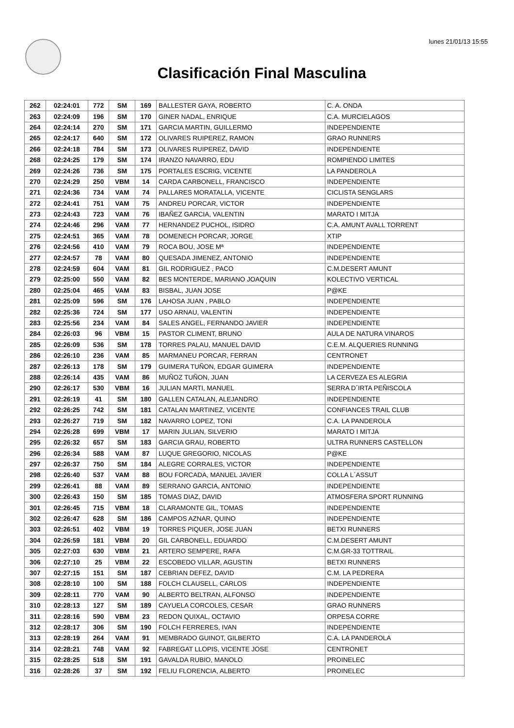lunes 21/01/13 15:55
Clasificación Final Masculina
| 262 | 02:24:01 | 772 | SM | 169 | BALLESTER GAYA, ROBERTO | C. A. ONDA |
| 263 | 02:24:09 | 196 | SM | 170 | GINER NADAL, ENRIQUE | C.A. MURCIELAGOS |
| 264 | 02:24:14 | 270 | SM | 171 | GARCIA MARTIN, GUILLERMO | INDEPENDIENTE |
| 265 | 02:24:17 | 640 | SM | 172 | OLIVARES RUIPEREZ, RAMON | GRAO RUNNERS |
| 266 | 02:24:18 | 784 | SM | 173 | OLIVARES RUIPEREZ, DAVID | INDEPENDIENTE |
| 268 | 02:24:25 | 179 | SM | 174 | IRANZO NAVARRO, EDU | ROMPIENDO LIMITES |
| 269 | 02:24:26 | 736 | SM | 175 | PORTALES ESCRIG, VICENTE | LA PANDEROLA |
| 270 | 02:24:29 | 250 | VBM | 14 | CARDA CARBONELL, FRANCISCO | INDEPENDIENTE |
| 271 | 02:24:36 | 734 | VAM | 74 | PALLARES MORATALLA, VICENTE | CICLISTA SENGLARS |
| 272 | 02:24:41 | 751 | VAM | 75 | ANDREU PORCAR, VICTOR | INDEPENDIENTE |
| 273 | 02:24:43 | 723 | VAM | 76 | IBAÑEZ GARCIA, VALENTIN | MARATO I MITJA |
| 274 | 02:24:46 | 296 | VAM | 77 | HERNANDEZ PUCHOL, ISIDRO | C.A. AMUNT AVALL TORRENT |
| 275 | 02:24:51 | 365 | VAM | 78 | DOMENECH PORCAR, JORGE | XTIP |
| 276 | 02:24:56 | 410 | VAM | 79 | ROCA BOU, JOSE Mª | INDEPENDIENTE |
| 277 | 02:24:57 | 78 | VAM | 80 | QUESADA JIMENEZ, ANTONIO | INDEPENDIENTE |
| 278 | 02:24:59 | 604 | VAM | 81 | GIL RODRIGUEZ , PACO | C.M.DESERT AMUNT |
| 279 | 02:25:00 | 550 | VAM | 82 | BES MONTERDE, MARIANO JOAQUIN | KOLECTIVO VERTICAL |
| 280 | 02:25:04 | 465 | VAM | 83 | BISBAL, JUAN JOSE | P@KE |
| 281 | 02:25:09 | 596 | SM | 176 | LAHOSA JUAN , PABLO | INDEPENDIENTE |
| 282 | 02:25:36 | 724 | SM | 177 | USO ARNAU, VALENTIN | INDEPENDIENTE |
| 283 | 02:25:56 | 234 | VAM | 84 | SALES ANGEL, FERNANDO JAVIER | INDEPENDIENTE |
| 284 | 02:26:03 | 96 | VBM | 15 | PASTOR CLIMENT, BRUNO | AULA DE NATURA VINAROS |
| 285 | 02:26:09 | 536 | SM | 178 | TORRES PALAU, MANUEL DAVID | C.E.M. ALQUERIES RUNNING |
| 286 | 02:26:10 | 236 | VAM | 85 | MARMANEU PORCAR, FERRAN | CENTRONET |
| 287 | 02:26:13 | 178 | SM | 179 | GUIMERA TUÑON, EDGAR GUIMERA | INDEPENDIENTE |
| 288 | 02:26:14 | 435 | VAM | 86 | MUÑOZ TUÑON, JUAN | LA CERVEZA ES ALEGRIA |
| 290 | 02:26:17 | 530 | VBM | 16 | JULIAN MARTI, MANUEL | SERRA D´IRTA PEÑISCOLA |
| 291 | 02:26:19 | 41 | SM | 180 | GALLEN CATALAN, ALEJANDRO | INDEPENDIENTE |
| 292 | 02:26:25 | 742 | SM | 181 | CATALAN MARTINEZ, VICENTE | CONFIANCES TRAIL CLUB |
| 293 | 02:26:27 | 719 | SM | 182 | NAVARRO LOPEZ, TONI | C.A. LA PANDEROLA |
| 294 | 02:26:28 | 699 | VBM | 17 | MARIN JULIAN, SILVERIO | MARATO I MITJA |
| 295 | 02:26:32 | 657 | SM | 183 | GARCIA GRAU, ROBERTO | ULTRA RUNNERS CASTELLON |
| 296 | 02:26:34 | 588 | VAM | 87 | LUQUE GREGORIO, NICOLAS | P@KE |
| 297 | 02:26:37 | 750 | SM | 184 | ALEGRE CORRALES, VICTOR | INDEPENDIENTE |
| 298 | 02:26:40 | 537 | VAM | 88 | BOU FORCADA, MANUEL JAVIER | COLLA L´ASSUT |
| 299 | 02:26:41 | 88 | VAM | 89 | SERRANO GARCIA, ANTONIO | INDEPENDIENTE |
| 300 | 02:26:43 | 150 | SM | 185 | TOMAS DIAZ, DAVID | ATMOSFERA SPORT RUNNING |
| 301 | 02:26:45 | 715 | VBM | 18 | CLARAMONTE GIL, TOMAS | INDEPENDIENTE |
| 302 | 02:26:47 | 628 | SM | 186 | CAMPOS AZNAR, QUINO | INDEPENDIENTE |
| 303 | 02:26:51 | 402 | VBM | 19 | TORRES PIQUER, JOSE JUAN | BETXI RUNNERS |
| 304 | 02:26:59 | 181 | VBM | 20 | GIL CARBONELL, EDUARDO | C.M.DESERT AMUNT |
| 305 | 02:27:03 | 630 | VBM | 21 | ARTERO SEMPERE, RAFA | C.M.GR-33 TOTTRAIL |
| 306 | 02:27:10 | 25 | VBM | 22 | ESCOBEDO VILLAR, AGUSTIN | BETXI RUNNERS |
| 307 | 02:27:15 | 151 | SM | 187 | CEBRIAN DEFEZ, DAVID | C.M. LA PEDRERA |
| 308 | 02:28:10 | 100 | SM | 188 | FOLCH CLAUSELL, CARLOS | INDEPENDIENTE |
| 309 | 02:28:11 | 770 | VAM | 90 | ALBERTO BELTRAN, ALFONSO | INDEPENDIENTE |
| 310 | 02:28:13 | 127 | SM | 189 | CAYUELA CORCOLES, CESAR | GRAO RUNNERS |
| 311 | 02:28:16 | 590 | VBM | 23 | REDON QUIXAL, OCTAVIO | ORPESA CORRE |
| 312 | 02:28:17 | 306 | SM | 190 | FOLCH FERRERES, IVAN | INDEPENDIENTE |
| 313 | 02:28:19 | 264 | VAM | 91 | MEMBRADO GUINOT, GILBERTO | C.A. LA PANDEROLA |
| 314 | 02:28:21 | 748 | VAM | 92 | FABREGAT LLOPIS, VICENTE JOSE | CENTRONET |
| 315 | 02:28:25 | 518 | SM | 191 | GAVALDA RUBIO, MANOLO | PROINELEC |
| 316 | 02:28:26 | 37 | SM | 192 | FELIU FLORENCIA, ALBERTO | PROINELEC |